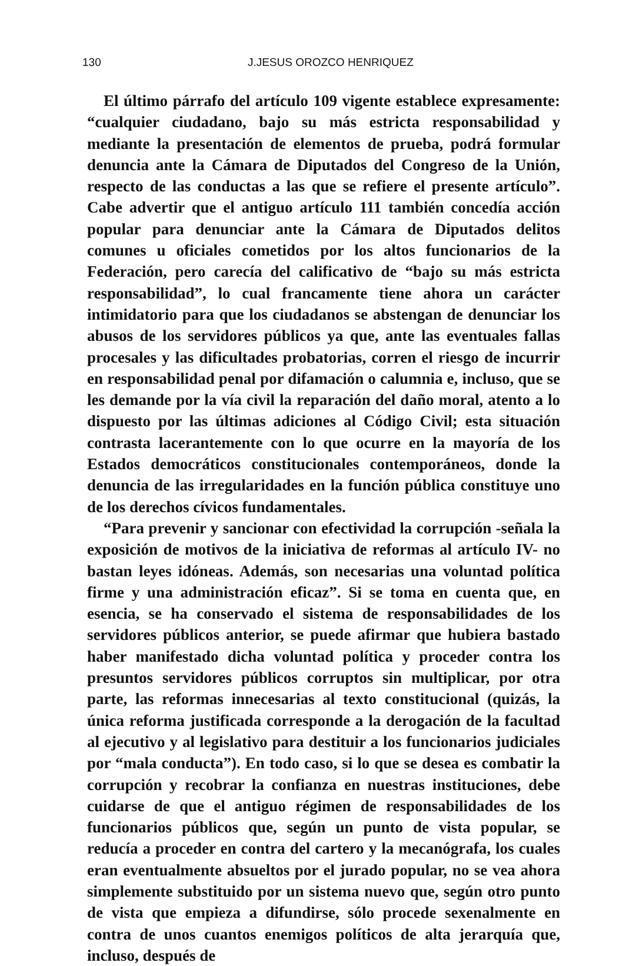130 J.JESUS OROZCO HENRIQUEZ
El último párrafo del artículo 109 vigente establece expresamente: “cualquier ciudadano, bajo su más estricta responsabilidad y mediante la presentación de elementos de prueba, podrá formular denuncia ante la Cámara de Diputados del Congreso de la Unión, respecto de las conductas a las que se refiere el presente artículo”. Cabe advertir que el antiguo artículo 111 también concedía acción popular para denunciar ante la Cámara de Diputados delitos comunes u oficiales cometidos por los altos funcionarios de la Federación, pero carecía del calificativo de “bajo su más estricta responsabilidad”, lo cual francamente tiene ahora un carácter intimidatorio para que los ciudadanos se abstengan de denunciar los abusos de los servidores públicos ya que, ante las eventuales fallas procesales y las dificultades probatorias, corren el riesgo de incurrir en responsabilidad penal por difamación o calumnia e, incluso, que se les demande por la vía civil la reparación del daño moral, atento a lo dispuesto por las últimas adiciones al Código Civil; esta situación contrasta lacerantemente con lo que ocurre en la mayoría de los Estados democráticos constitucionales contemporáneos, donde la denuncia de las irregularidades en la función pública constituye uno de los derechos cívicos fundamentales.
“Para prevenir y sancionar con efectividad la corrupción -señala la exposición de motivos de la iniciativa de reformas al artículo IV- no bastan leyes idóneas. Además, son necesarias una voluntad política firme y una administración eficaz”. Si se toma en cuenta que, en esencia, se ha conservado el sistema de responsabilidades de los servidores públicos anterior, se puede afirmar que hubiera bastado haber manifestado dicha voluntad política y proceder contra los presuntos servidores públicos corruptos sin multiplicar, por otra parte, las reformas innecesarias al texto constitucional (quizás, la única reforma justificada corresponde a la derogación de la facultad al ejecutivo y al legislativo para destituir a los funcionarios judiciales por “mala conducta”). En todo caso, si lo que se desea es combatir la corrupción y recobrar la confianza en nuestras instituciones, debe cuidarse de que el antiguo régimen de responsabilidades de los funcionarios públicos que, según un punto de vista popular, se reducía a proceder en contra del cartero y la mecanógrafa, los cuales eran eventualmente absueltos por el jurado popular, no se vea ahora simplemente substituido por un sistema nuevo que, según otro punto de vista que empieza a difundirse, sólo procede sexenalmente en contra de unos cuantos enemigos políticos de alta jerarquía que, incluso, después de